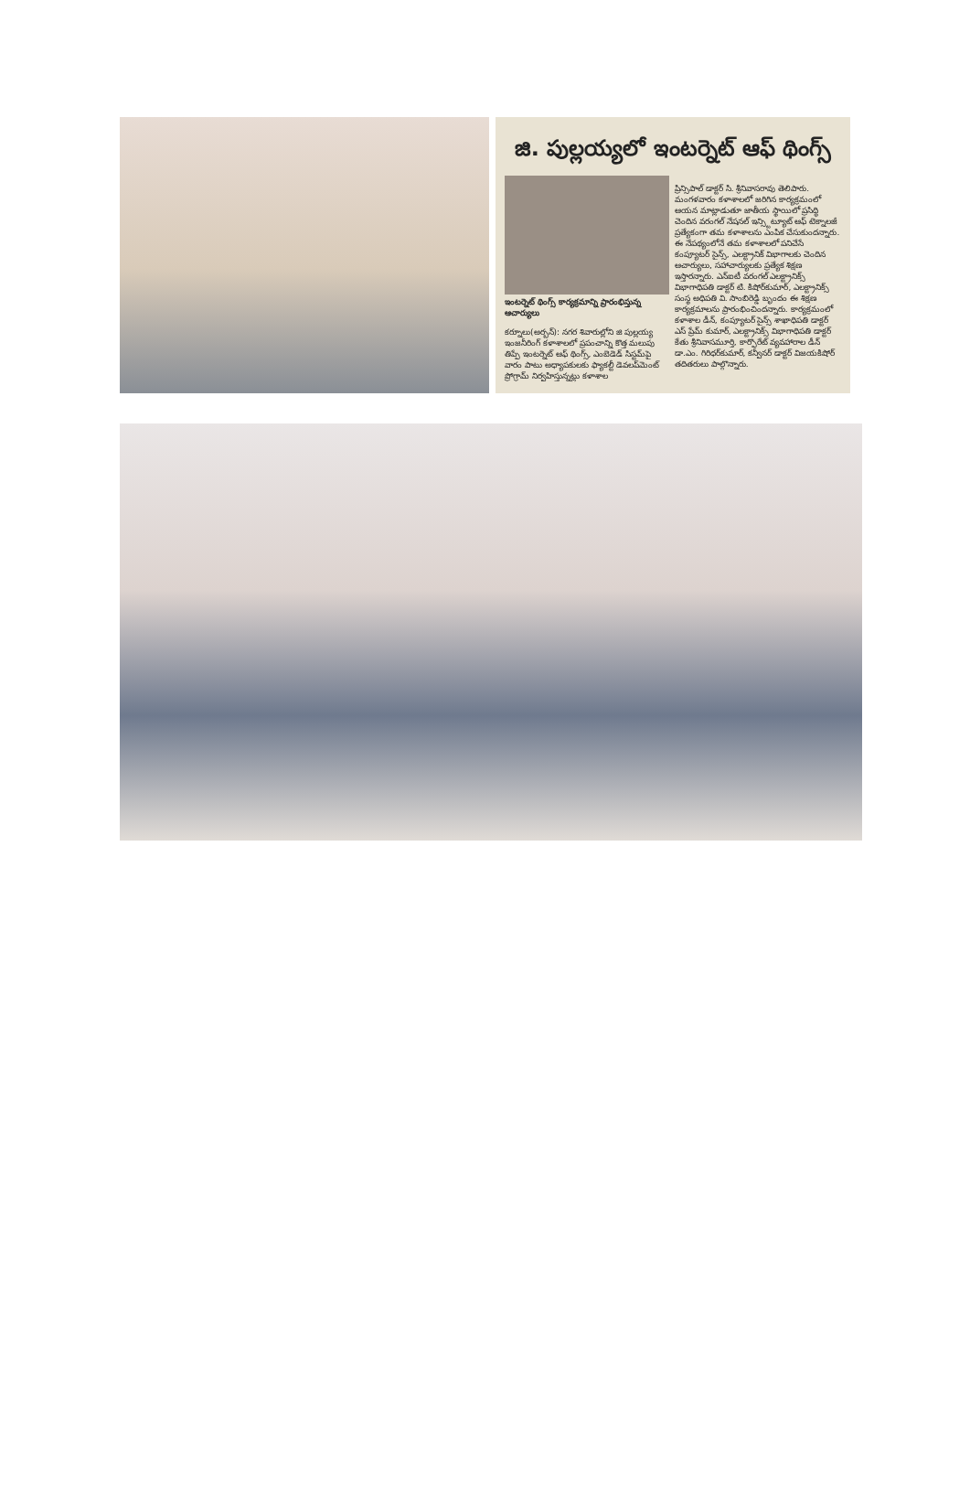జి. పుల్లయ్యలో ఇంటర్నెట్ ఆఫ్ థింగ్స్
ఇంటర్నెట్ థింగ్స్ కార్యక్రమాన్ని ప్రారంభిస్తున్న ఆచార్యులు
కర్నూలు(అర్బన్): నగర శివారుల్లోని జి పుల్లయ్య ఇంజనీరింగ్ కళాశాలలో ప్రపంచాన్ని కొత్త మలుపు తిప్పే ఇంటర్నెట్ ఆఫ్ థింగ్స్, ఎంబెడెడ్ సిస్టమ్‌పై వారం పాటు అధ్యాపకులకు ఫ్యాకల్టీ డెవలప్‌మెంట్ ప్రోగ్రామ్ నిర్వహిస్తున్నట్లు కళాశాల
ప్రిన్సిపాల్ డాక్టర్ సి. శ్రీనివాసరావు తెలిపారు. మంగళవారం కళాశాలలో జరిగిన కార్యక్రమంలో ఆయన మాట్లాడుతూ జాతీయ స్థాయిలో ప్రసిద్ధి చెందిన వరంగల్ నేషనల్ ఇన్స్టిట్యూట్ ఆఫ్ టెక్నాలజీ ప్రత్యేకంగా తమ కళాశాలను ఎంపిక చేసుకుందన్నారు. ఈ నేపథ్యంలోనే తమ కళాశాలలో పనిచేసే కంప్యూటర్ సైన్స్, ఎలక్ట్రానిక్ విభాగాలకు చెందిన ఆచార్యులు, సహాచార్యులకు ప్రత్యేక శిక్షణ ఇస్తారన్నారు. ఎన్ఐటీ వరంగల్ ఎలక్ట్రానిక్స్ విభాగాధిపతి డాక్టర్ టి. కిషోర్‌కుమార్, ఎలక్ట్రానిక్స్ సంస్థ అధిపతి వి. సాంబిరెడ్డి బృందం ఈ శిక్షణ కార్యక్రమాలను ప్రారంభించిందన్నారు. కార్యక్రమంలో కళాశాల డీన్, కంప్యూటర్ సైన్స్ శాఖాధిపతి డాక్టర్ ఎస్ ప్రేమ్ కుమార్, ఎలక్ట్రానిక్స్ విభాగాధిపతి డాక్టర్ కేతు శ్రీనివాసమూర్తి, కార్పొరేట్ వ్యవహారాల డీన్ డా.ఎం. గిరిధర్‌కుమార్, కన్వీనర్ డాక్టర్ విజయకిషోర్ తదితరులు పాల్గొన్నారు.